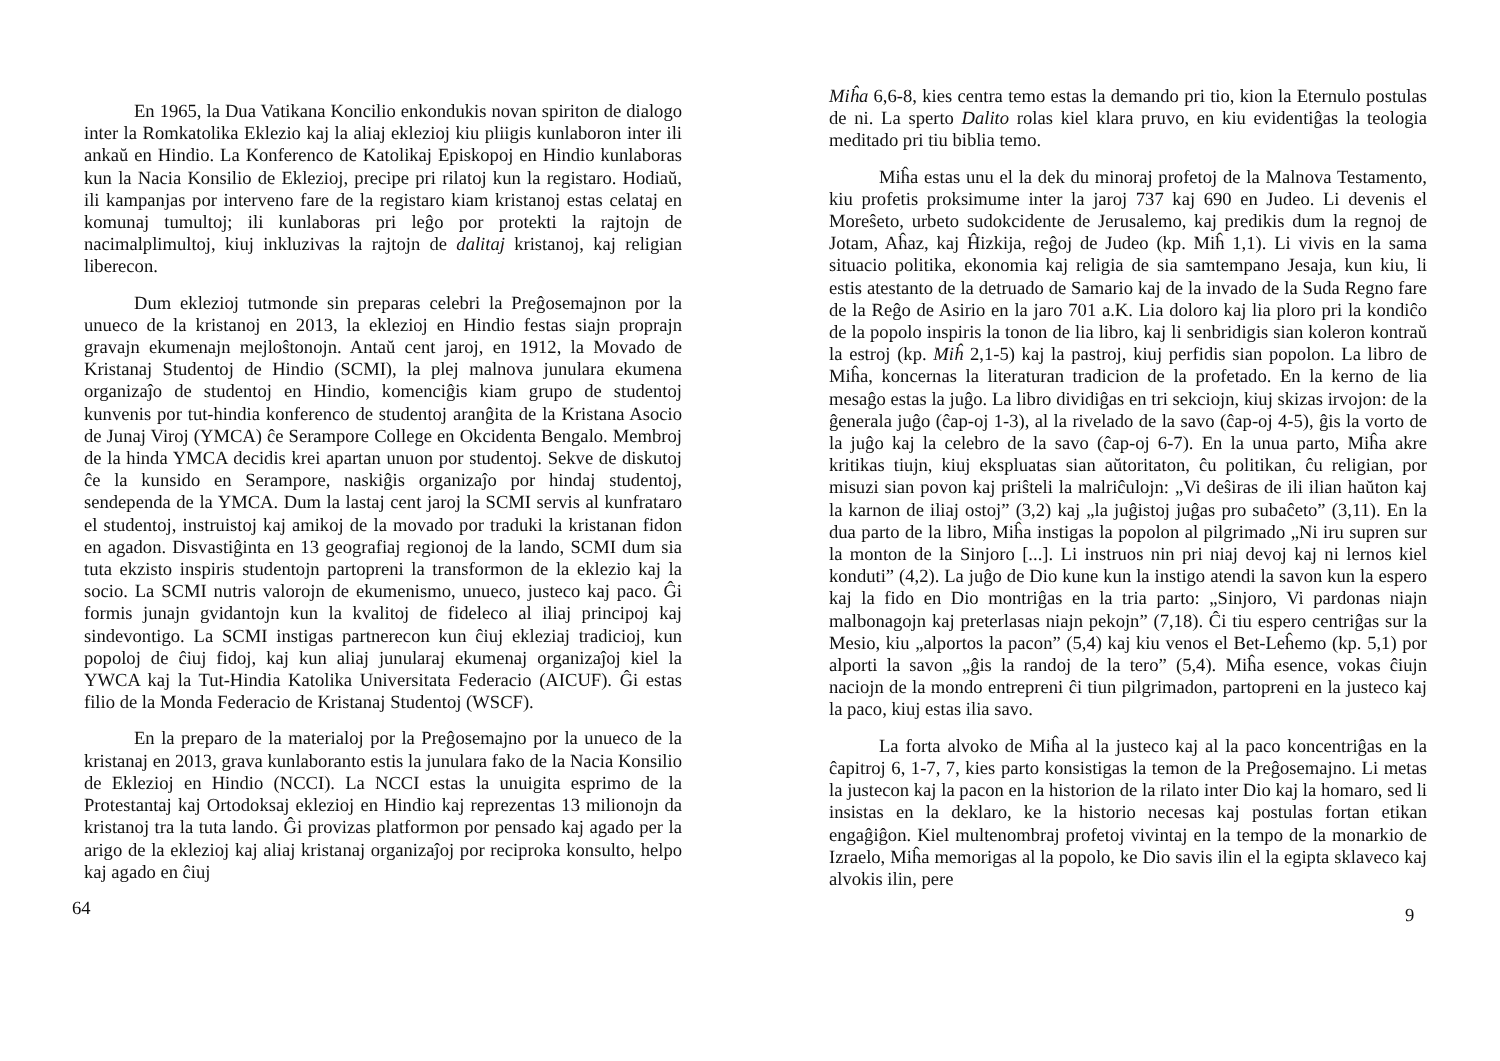En 1965, la Dua Vatikana Koncilio enkondukis novan spiriton de dialogo inter la Romkatolika Eklezio kaj la aliaj eklezioj kiu pliigis kunlaboron inter ili ankaŭ en Hindio. La Konferenco de Katolikaj Episkopoj en Hindio kunlaboras kun la Nacia Konsilio de Eklezioj, precipe pri rilatoj kun la registaro. Hodiaŭ, ili kampanjas por interveno fare de la registaro kiam kristanoj estas celataj en komunaj tumultoj; ili kunlaboras pri leĝo por protekti la rajtojn de nacimalplimultoj, kiuj inkluzivas la rajtojn de dalitaj kristanoj, kaj religian liberecon.
Dum eklezioj tutmonde sin preparas celebri la Preĝosemajnon por la unueco de la kristanoj en 2013, la eklezioj en Hindio festas siajn proprajn gravajn ekumenajn mejloŝtonojn. Antaŭ cent jaroj, en 1912, la Movado de Kristanaj Studentoj de Hindio (SCMI), la plej malnova junulara ekumena organizaĵo de studentoj en Hindio, komenciĝis kiam grupo de studentoj kunvenis por tut-hindia konferenco de studentoj aranĝita de la Kristana Asocio de Junaj Viroj (YMCA) ĉe Serampore College en Okcidenta Bengalo. Membroj de la hinda YMCA decidis krei apartan unuon por studentoj. Sekve de diskutoj ĉe la kunsido en Serampore, naskiĝis organizaĵo por hindaj studentoj, sendependa de la YMCA. Dum la lastaj cent jaroj la SCMI servis al kunfrataro el studentoj, instruistoj kaj amikoj de la movado por traduki la kristanan fidon en agadon. Disvastiĝinta en 13 geografiaj regionoj de la lando, SCMI dum sia tuta ekzisto inspiris studentojn partopreni la transformon de la eklezio kaj la socio. La SCMI nutris valorojn de ekumenismo, unueco, justeco kaj paco. Ĝi formis junajn gvidantojn kun la kvalitoj de fideleco al iliaj principoj kaj sindevontigo. La SCMI instigas partnerecon kun ĉiuj ekleziaj tradicioj, kun popoloj de ĉiuj fidoj, kaj kun aliaj junularaj ekumenaj organizaĵoj kiel la YWCA kaj la Tut-Hindia Katolika Universitata Federacio (AICUF). Ĝi estas filio de la Monda Federacio de Kristanaj Studentoj (WSCF).
En la preparo de la materialoj por la Preĝosemajno por la unueco de la kristanaj en 2013, grava kunlaboranto estis la junulara fako de la Nacia Konsilio de Eklezioj en Hindio (NCCI). La NCCI estas la unuigita esprimo de la Protestantaj kaj Ortodoksaj eklezioj en Hindio kaj reprezentas 13 milionojn da kristanoj tra la tuta lando. Ĝi provizas platformon por pensado kaj agado per la arigo de la eklezioj kaj aliaj kristanaj organizaĵoj por reciproka konsulto, helpo kaj agado en ĉiuj
64
Miĥa 6,6-8, kies centra temo estas la demando pri tio, kion la Eternulo postulas de ni. La sperto Dalito rolas kiel klara pruvo, en kiu evidentiĝas la teologia meditado pri tiu biblia temo.
Miĥa estas unu el la dek du minoraj profetoj de la Malnova Testamento, kiu profetis proksimume inter la jaroj 737 kaj 690 en Judeo. Li devenis el Moreŝeto, urbeto sudokcidente de Jerusalemo, kaj predikis dum la regnoj de Jotam, Aĥaz, kaj Ĥizkija, reĝoj de Judeo (kp. Miĥ 1,1). Li vivis en la sama situacio politika, ekonomia kaj religia de sia samtempano Jesaja, kun kiu, li estis atestanto de la detruado de Samario kaj de la invado de la Suda Regno fare de la Reĝo de Asirio en la jaro 701 a.K. Lia doloro kaj lia ploro pri la kondiĉo de la popolo inspiris la tonon de lia libro, kaj li senbridigis sian koleron kontraŭ la estroj (kp. Miĥ 2,1-5) kaj la pastroj, kiuj perfidis sian popolon. La libro de Miĥa, koncernas la literaturan tradicion de la profetado. En la kerno de lia mesaĝo estas la juĝo. La libro dividiĝas en tri sekciojn, kiuj skizas irvojon: de la ĝenerala juĝo (ĉap-oj 1-3), al la rivelado de la savo (ĉap-oj 4-5), ĝis la vorto de la juĝo kaj la celebro de la savo (ĉap-oj 6-7). En la unua parto, Miĥa akre kritikas tiujn, kiuj ekspluatas sian aŭtoritaton, ĉu politikan, ĉu religian, por misuzi sian povon kaj priŝteli la malriĉulojn: „Vi deŝiras de ili ilian haŭton kaj la karnon de iliaj ostoj” (3,2) kaj „la juĝistoj juĝas pro subaĉeto” (3,11). En la dua parto de la libro, Miĥa instigas la popolon al pilgrimado „Ni iru supren sur la monton de la Sinjoro [...]. Li instruos nin pri niaj devoj kaj ni lernos kiel konduti” (4,2). La juĝo de Dio kune kun la instigo atendi la savon kun la espero kaj la fido en Dio montriĝas en la tria parto: „Sinjoro, Vi pardonas niajn malbonagojn kaj preterlasas niajn pekojn” (7,18). Ĉi tiu espero centriĝas sur la Mesio, kiu „alportos la pacon” (5,4) kaj kiu venos el Bet-Leĥemo (kp. 5,1) por alporti la savon „ĝis la randoj de la tero” (5,4). Miĥa esence, vokas ĉiujn naciojn de la mondo entrepreni ĉi tiun pilgrimadon, partopreni en la justeco kaj la paco, kiuj estas ilia savo.
La forta alvoko de Miĥa al la justeco kaj al la paco koncentriĝas en la ĉapitroj 6, 1-7, 7, kies parto konsistigas la temon de la Preĝosemajno. Li metas la justecon kaj la pacon en la historion de la rilato inter Dio kaj la homaro, sed li insistas en la deklaro, ke la historio necesas kaj postulas fortan etikan engaĝiĝon. Kiel multenombraj profetoj vivintaj en la tempo de la monarkio de Izraelo, Miĥa memorigas al la popolo, ke Dio savis ilin el la egipta sklaveco kaj alvokis ilin, pere
9